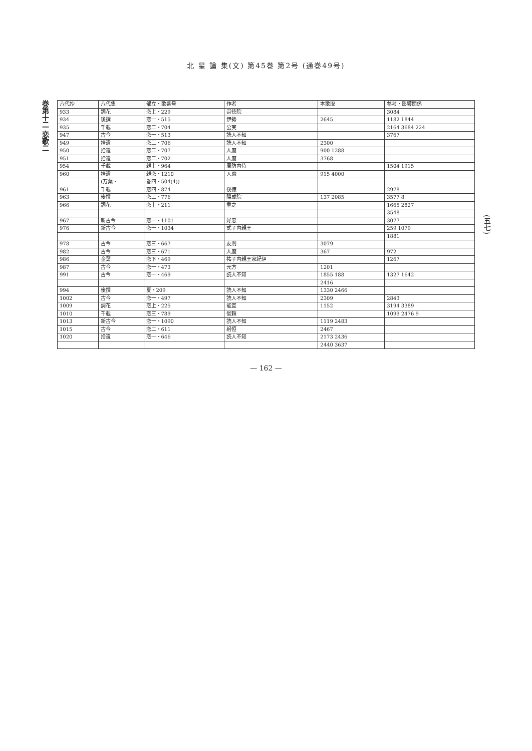北 星 論 集(文) 第45巻 第2号 (通巻49号)
巻第十二 恋歌二
| 八代抄 | 八代集 | 部立・歌番号 | 作者 | 本歌取 | 参考・影響関係 |
| --- | --- | --- | --- | --- | --- |
| 933 | 詞花 | 恋上・229 | 崇徳院 | | 3084 |
| 934 | 後撰 | 恋一・515 | 伊勢 | 2645 | 1182 1844 |
| 935 | 千載 | 恋二・704 | 公実 | | 2164 3684 224 |
| 947 | 古今 | 恋一・513 | 読人不知 | | 3767 |
| 949 | 拾遺 | 恋二・706 | 読人不知 | 2300 | |
| 950 | 拾遺 | 恋二・707 | 人麿 | 900 1288 | |
| 951 | 拾遺 | 恋二・702 | 人麿 | 3768 | |
| 954 | 千載 | 雑上・964 | 周防内侍 | | 1504 1915 |
| 960 | 拾遺 | 雑恋・1210 | 人麿 | 915 4000 | |
| | (万葉・ | 巻四・504(4)) | | | |
| 961 | 千載 | 恋四・874 | 後徳 | | 2978 |
| 963 | 後撰 | 恋三・776 | 陽成院 | 137 2085 | 3577 8 |
| 966 | 詞花 | 恋上・211 | 重之 | | 1665 2827 |
| | | | | | 3548 |
| 967 | 新古今 | 恋一・1101 | 好忠 | | 3077 |
| 976 | 新古今 | 恋一・1034 | 式子内親王 | | 259 1079 |
| | | | | | 1881 |
| 978 | 古今 | 恋三・667 | 友則 | 3079 | |
| 982 | 古今 | 恋三・671 | 人麿 | 367 | 972 |
| 986 | 金葉 | 恋下・469 | 祐子内親王家紀伊 | | 1267 |
| 987 | 古今 | 恋一・473 | 元方 | 1201 | |
| 991 | 古今 | 恋一・469 | 読人不知 | 1855 188 | 1327 1642 |
| | | | | 2416 | |
| 994 | 後撰 | 夏・209 | 読人不知 | 1330 2466 | |
| 1002 | 古今 | 恋一・497 | 読人不知 | 2309 | 2843 |
| 1009 | 詞花 | 恋上・225 | 能宣 | 1152 | 3194 3389 |
| 1010 | 千載 | 恋三・789 | 俊頼 | | 1099 2476 9 |
| 1013 | 新古今 | 恋一・1090 | 読人不知 | 1119 2483 | |
| 1015 | 古今 | 恋二・611 | 躬恒 | 2467 | |
| 1020 | 拾遺 | 恋一・646 | 読人不知 | 2173 2436 | |
| | | | | 2440 3637 | |
(五七)
— 162 —